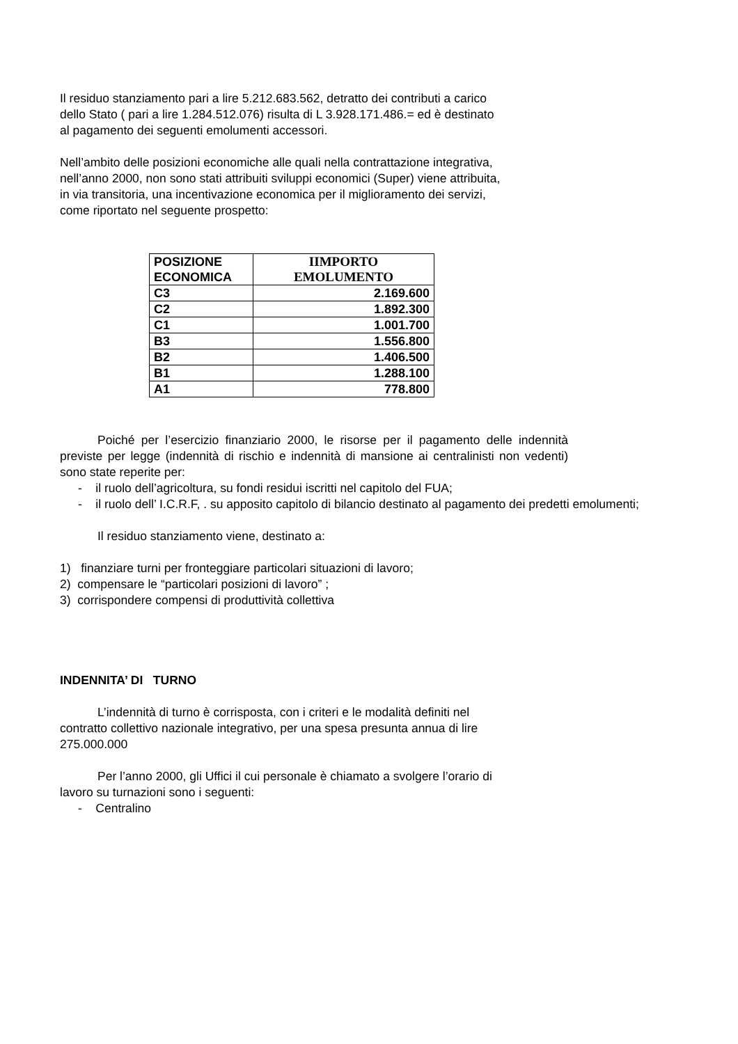Il residuo stanziamento pari a lire 5.212.683.562, detratto dei contributi a carico
dello Stato ( pari a lire 1.284.512.076) risulta di L 3.928.171.486.= ed è destinato
al pagamento dei seguenti emolumenti accessori.
Nell’ambito delle posizioni economiche alle quali nella contrattazione integrativa,
nell’anno 2000, non sono stati attribuiti sviluppi economici (Super) viene attribuita,
in via transitoria, una incentivazione economica per il miglioramento dei servizi,
come riportato nel seguente prospetto:
| POSIZIONE ECONOMICA | IIMPORTO EMOLUMENTO |
| --- | --- |
| C3 | 2.169.600 |
| C2 | 1.892.300 |
| C1 | 1.001.700 |
| B3 | 1.556.800 |
| B2 | 1.406.500 |
| B1 | 1.288.100 |
| A1 | 778.800 |
Poiché per l’esercizio finanziario 2000, le risorse per il pagamento delle indennità previste per legge (indennità di rischio e indennità di mansione ai centralinisti non vedenti) sono state reperite per:
- il ruolo dell’agricoltura, su fondi residui iscritti nel capitolo del FUA;
- il ruolo dell’ I.C.R.F, . su apposito capitolo di bilancio destinato al pagamento dei predetti emolumenti;
Il residuo stanziamento viene, destinato a:
1) finanziare turni per fronteggiare particolari situazioni di lavoro;
2) compensare le “particolari posizioni di lavoro” ;
3) corrispondere compensi di produttività collettiva
INDENNITA’ DI TURNO
L’indennità di turno è corrisposta, con i criteri e le modalità definiti nel
contratto collettivo nazionale integrativo, per una spesa presunta annua di lire
275.000.000
Per l’anno 2000, gli Uffici il cui personale è chiamato a svolgere l’orario di
lavoro su turnazioni sono i seguenti:
- Centralino